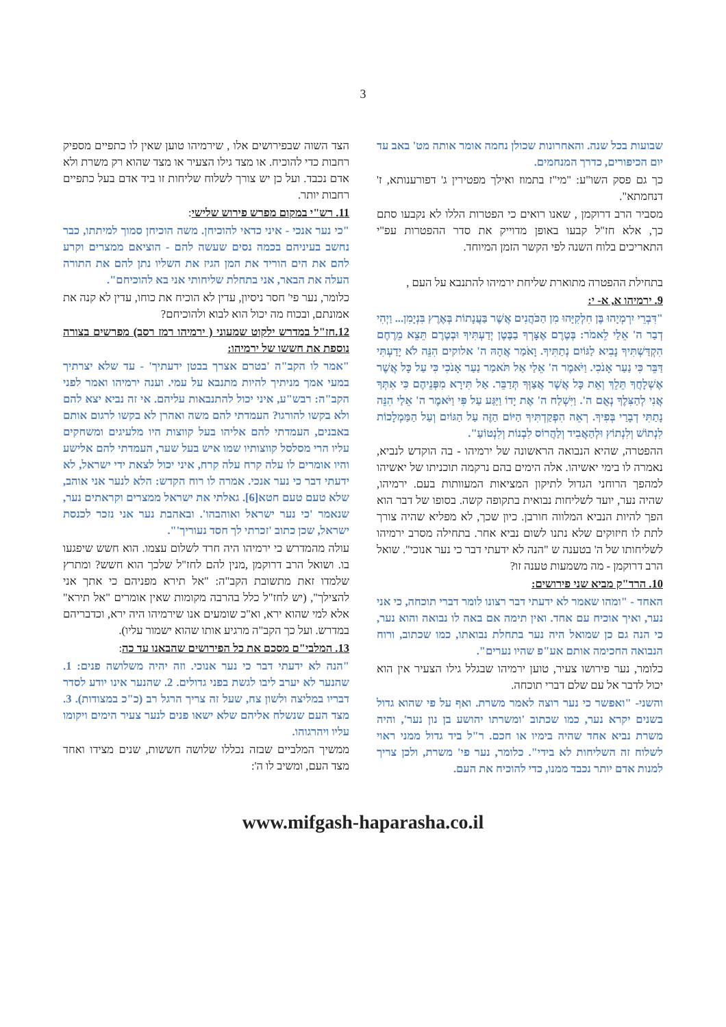3
שבועות בכל שנה. והאחרונות שכולן נחמה אומר אותה מט' באב עד יום הכיפורים, כדרך המנחמים.
כך גם פסק השו"ע: "מי"ז בתמוז ואילך מפטירין ג' דפורענותא, ז' דנחמתא".
מסביר הרב דרוקמן , שאנו רואים כי הפטרות הללו לא נקבעו סתם כך, אלא חז"ל קבעו באופן מדוייק את סדר ההפטרות עפ"י התאריכים בלוח השנה לפי הקשר הזמן המיוחד.
בתחילת ההפטרה מתוארת שליחת ירמיהו להתנבא על העם ,
9. ירמיהו א, א- י:
"דִּבְרֵי יִרְמְיָהוּ בֶּן חִלְקִיָּהוּ מִן הַכֹּהֲנִים אֲשֶׁר בַּעֲנָתוֹת בְּאֶרֶץ בִּנְיָמִן... וַיְהִי דְבַר ה' אֵלַי לֵאמֹר: בְּטֶרֶם אֶצָּרְךָ בַבֶּטֶן יְדַעְתִּיךָ וּבְטֶרֶם תֵּצֵא מֵרֶחֶם הִקְדַּשְׁתִּיךָ נָבִיא לַגּוֹיִם נְתַתִּיךָ. וָאֹמַר אֲהָהּ ה' אלוקים הִנֵּה לֹא יָדַעְתִּי דַּבֵּר כִּי נַעַר אָנֹכִי. וַיֹּאמֶר ה' אֵלַי אַל תֹּאמַר נַעַר אָנֹכִי כִּי עַל כָּל אֲשֶׁר אֶשְׁלָחֲךָ תֵּלֵךְ וְאֵת כָּל אֲשֶׁר אֲצַוְּךָ תְּדַבֵּר. אַל תִּירָא מִפְּנֵיהֶם כִּי אִתְּךָ אֲנִי לְהַצִּלֶךָ נְאֻם ה'. וַיִּשְׁלַח ה' אֶת יָדוֹ וַיַּגַּע עַל פִּי וַיֹּאמֶר ה' אֵלַי הִנֵּה נָתַתִּי דְבָרַי בְּפִיךָ. רְאֵה הִפְקַדְתִּיךָ הַיּוֹם הַזֶּה עַל הַגּוֹיִם וְעַל הַמַּמְלָכוֹת לִנְתוֹשׁ וְלִנְתוֹץ וּלְהַאֲבִיד וְלַהֲרוֹס לִבְנוֹת וְלִנְטוֹעַ".
ההפטרה, שהיא הנבואה הראשונה של ירמיהו - בה הוקדש לנביא, נאמרה לו בימי יאשיהו. אלה הימים בהם נרקמה תוכניתו של יאשיהו למהפך הרוחני הגדול לתיקון המציאות המעוותות בעם. ירמיהו, שהיה נער, יועד לשליחות נבואית בתקופה קשה. בסופו של דבר הוא הפך להיות הנביא המלווה חורבן. כיון שכך, לא מפליא שהיה צורך לתת לו חיזוקים שלא נתנו לשום נביא אחר. בתחילה מסרב ירמיהו לשליחותו של ה' בטענה ש "הנה לא ידעתי דבר כי נער אנוכי". שואל הרב דרוקמן - מה משמעות טענה זו?
10. הרד"ק מביא שני פירושים:
האחד - "ומהו שאמר לא ידעתי דבר רצונו לומר דברי תוכחה, כי אני נער, ואיך אוכיח עם אחד. ואין תימה אם באה לו נבואה והוא נער, כי הנה גם כן שמואל היה נער בתחלת נבואתו, כמו שכתוב, ורוח הנבואה החכימה אותם אע"פ שהיו נערים".
כלומר, נער פירושו צעיר, טוען ירמיהו שבגלל גילו הצעיר אין הוא יכול לדבר אל עם שלם דברי תוכחה.
והשני- "ואפשר כי נער רוצה לאמר משרת. ואף על פי שהוא גדול בשנים יקרא נער, כמו שכתוב 'ומשרתו יהושע בן נון נער', והיה משרת נביא אחד שהיה בימיו או חכם. ר"ל ביד גדול ממני ראוי לשלוח זה השליחות לא בידי". כלומר, נער פי' משרת, ולכן צריך למנות אדם יותר נכבד ממנו, כדי להוכיח את העם.
הצד השוה שבפירושים אלו , שירמיהו טוען שאין לו כתפיים מספיק רחבות כדי להוכיח. או מצד גילו הצעיר או מצד שהוא רק משרת ולא אדם נכבד. ועל כן יש צורך לשלוח שליחות זו ביד אדם בעל כתפיים רחבות יותר.
11. רש"י במקום מפרש פירוש שלישי:
"כי נער אנכי - איני כדאי להוכיחן. משה הוכיחן סמוך למיתתו, כבר נחשב בעיניהם בכמה נסים שעשה להם - הוציאם ממצרים וקרע להם את הים הוריד את המן הגיז את השליו נתן להם את התורה העלה את הבאר, אני בתחלת שליחותי אני בא להוכיחם".
כלומר, נער פי' חסר ניסיון, עדין לא הוכיח את כוחו, עדין לא קנה את אמונתם, ובכוח מה יכול הוא לבוא ולהוכיחם?
12.חז"ל במדרש ילקוט שמעוני ( ירמיהו רמז רסב) מפרשים בצורה נוספת את חששו של ירמיהו:
"אמר לו הקב"ה 'בטרם אצרך בבטן ידעתיך' - עד שלא יצרתיך במעי אמך מניתיך להיות מתנבא על עמי. וענה ירמיהו ואמר לפני הקב"ה: רבש"ע, איני יכול להתנבאות עליהם. אי זה נביא יצא להם ולא בקשו להורגו? העמדתי להם משה ואהרן לא בקשו לרגום אותם באבנים, העמדתי להם אליהו בעל קווצות היו מלעיגים ומשחקים עליו הרי מסלסל קווצותיו שמו איש בעל שער, העמדתי להם אלישע והיו אומרים לו עלה קרח עלה קרח, איני יכול לצאת ידי ישראל, לא ידעתי דבר כי נער אנכי. אמרה לו רוח הקדש: הלא לנער אני אוהב, שלא טעם טעם חטא[6]. גאלתי את ישראל ממצרים וקראתים נער, שנאמר 'כי נער ישראל ואוהבהו'. ובאהבת נער אני נזכר לכנסת ישראל, שכן כתוב 'זכרתי לך חסד נעוריך'".
עולה מהמדרש כי ירמיהו היה חרד לשלום עצמו. הוא חשש שיפגעו בו. ושואל הרב דרוקמן ,מנין להם לחז"ל שלכך הוא חשש? ומתרץ שלמדו זאת מתשובת הקב"ה: "אל תירא מפניהם כי אתך אני להצילך", (יש לחז"ל כלל בהרבה מקומות שאין אומרים "אל תירא" אלא למי שהוא ירא, וא"כ שומעים אנו שירמיהו היה ירא, וכדבריהם במדרש. ועל כך הקב"ה מרגיע אותו שהוא ישמור עליו).
13. המלבי"ם מסכם את כל הפירושים שהבאנו עד כה:
"הנה לא ידעתי דבר כי נער אנוכי. וזה יהיה משלושה פנים: 1. שהנער לא יערב ליבו לגשת בפני גדולים. 2. שהנער אינו יודע לסדר דבריו במליצה ולשון צח, שעל זה צריך הרגל רב (כ"כ במצודות). 3. מצד העם שנשלח אליהם שלא ישאו פנים לנער צעיר הימים ויקומו עליו ויהרגוהו.
ממשיך המלביים שבזה נכללו שלושה חששות, שנים מצידו ואחד מצד העם, ומשיב לו ה':
www.mifgash-haparasha.co.il